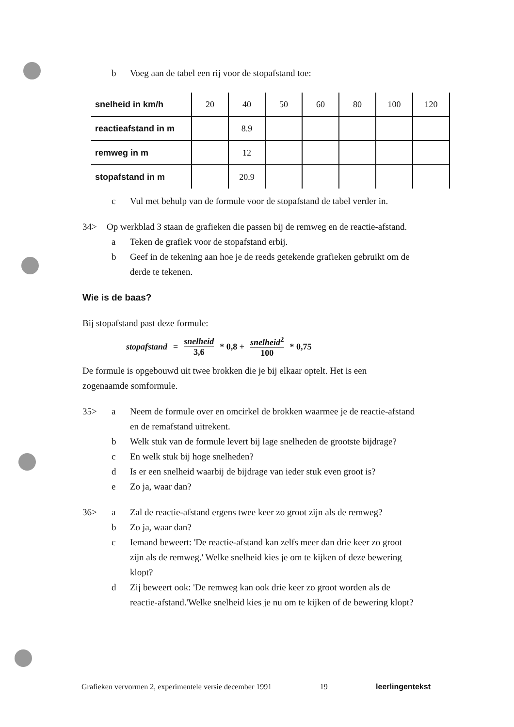b Voeg aan de tabel een rij voor de stopafstand toe:
| snelheid in km/h | 20 | 40 | 50 | 60 | 80 | 100 | 120 |
| reactieafstand in m | | 8.9 | | | | | |
| remweg in m | | 12 | | | | | |
| stopafstand in m | | 20.9 | | | | | |
c Vul met behulp van de formule voor de stopafstand de tabel verder in.
34> Op werkblad 3 staan de grafieken die passen bij de remweg en de reactie-afstand.
a Teken de grafiek voor de stopafstand erbij.
b Geef in de tekening aan hoe je de reeds getekende grafieken gebruikt om de
derde te tekenen.
Wie is de baas?
Bij stopafstand past deze formule:
stopafstand = snelheid 3,6 * 0,8 + snelheid<sup>2</sup> 100 * 0,75
De formule is opgebouwd uit twee brokken die je bij elkaar optelt. Het is een
zogenaamde somformule.
35> a Neem de formule over en omcirkel de brokken waarmee je de reactie-afstand
en de remafstand uitrekent.
b Welk stuk van de formule levert bij lage snelheden de grootste bijdrage?
c En welk stuk bij hoge snelheden?
d Is er een snelheid waarbij de bijdrage van ieder stuk even groot is?
e Zo ja, waar dan?
36> a Zal de reactie-afstand ergens twee keer zo groot zijn als de remweg?
b Zo ja, waar dan?
c Iemand beweert: 'De reactie-afstand kan zelfs meer dan drie keer zo groot
zijn als de remweg.' Welke snelheid kies je om te kijken of deze bewering
klopt?
d Zij beweert ook: 'De remweg kan ook drie keer zo groot worden als de
reactie-afstand.'Welke snelheid kies je nu om te kijken of de bewering klopt?
Grafieken vervormen 2, experimentele versie december 1991 19 leerlingentekst